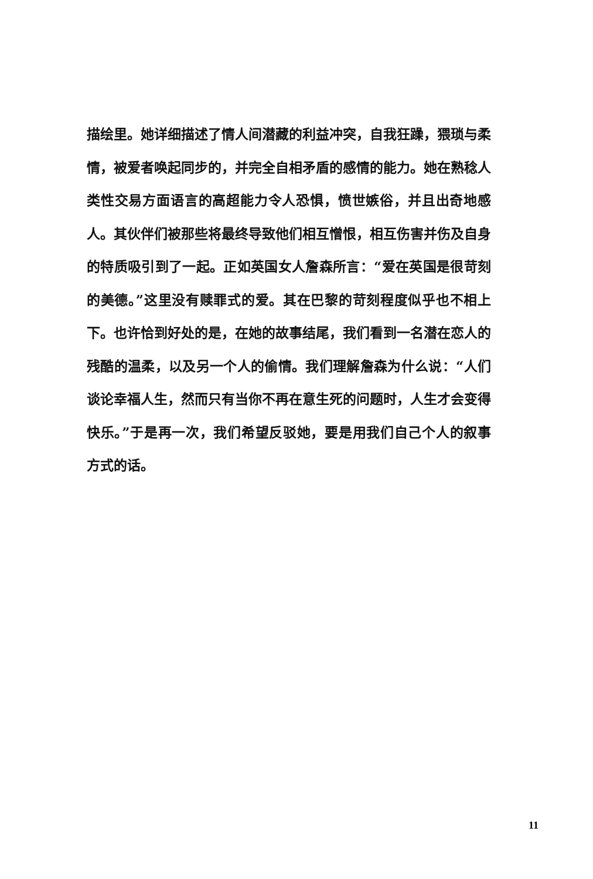描绘里。她详细描述了情人间潜藏的利益冲突，自我狂躁，猥琐与柔情，被爱者唤起同步的，并完全自相矛盾的感情的能力。她在熟稔人类性交易方面语言的高超能力令人恐惧，愤世嫉俗，并且出奇地感人。其伙伴们被那些将最终导致他们相互憎恨，相互伤害并伤及自身的特质吸引到了一起。正如英国女人詹森所言：“爱在英国是很苛刻的美德。”这里没有赎罪式的爱。其在巴黎的苛刻程度似乎也不相上下。也许恰到好处的是，在她的故事结尾，我们看到一名潜在恋人的残酷的温柔，以及另一个人的偷情。我们理解詹森为什么说：“人们谈论幸福人生，然而只有当你不再在意生死的问题时，人生才会变得快乐。”于是再一次，我们希望反驳她，要是用我们自己个人的叙事方式的话。
11